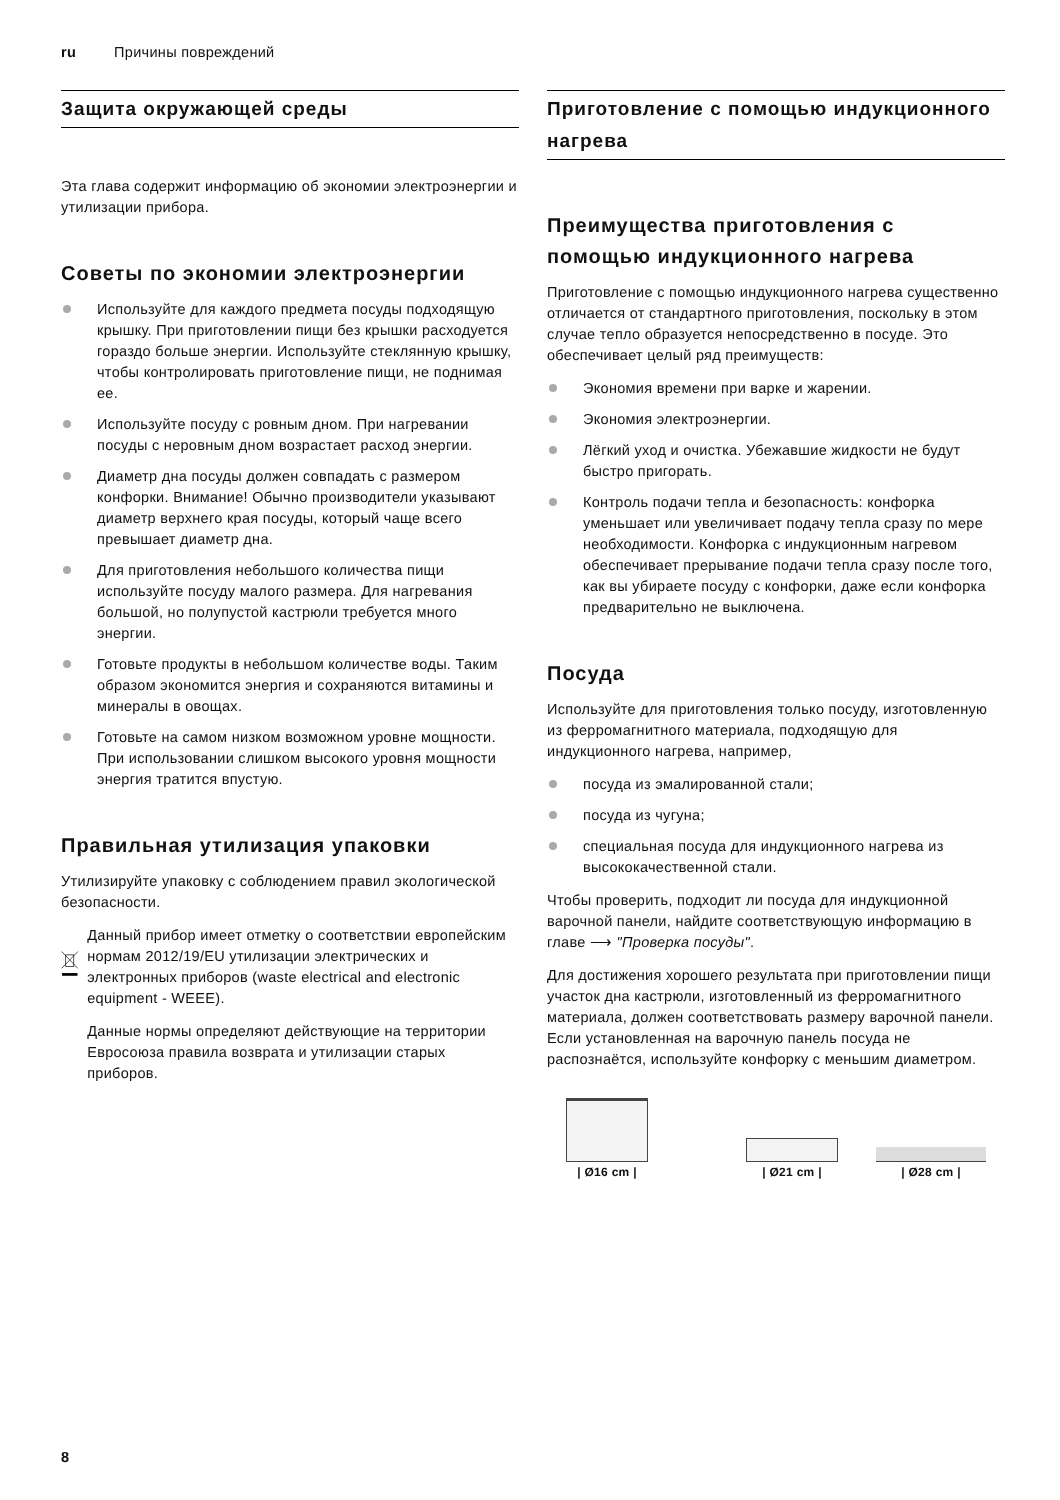ru Причины повреждений
Защита окружающей среды
Эта глава содержит информацию об экономии электроэнергии и утилизации прибора.
Советы по экономии электроэнергии
Используйте для каждого предмета посуды подходящую крышку. При приготовлении пищи без крышки расходуется гораздо больше энергии. Используйте стеклянную крышку, чтобы контролировать приготовление пищи, не поднимая ее.
Используйте посуду с ровным дном. При нагревании посуды с неровным дном возрастает расход энергии.
Диаметр дна посуды должен совпадать с размером конфорки. Внимание! Обычно производители указывают диаметр верхнего края посуды, который чаще всего превышает диаметр дна.
Для приготовления небольшого количества пищи используйте посуду малого размера. Для нагревания большой, но полупустой кастрюли требуется много энергии.
Готовьте продукты в небольшом количестве воды. Таким образом экономится энергия и сохраняются витамины и минералы в овощах.
Готовьте на самом низком возможном уровне мощности. При использовании слишком высокого уровня мощности энергия тратится впустую.
Правильная утилизация упаковки
Утилизируйте упаковку с соблюдением правил экологической безопасности.
Данный прибор имеет отметку о соответствии европейским нормам 2012/19/EU утилизации электрических и электронных приборов (waste electrical and electronic equipment - WEEE).
Данные нормы определяют действующие на территории Евросоюза правила возврата и утилизации старых приборов.
Приготовление с помощью индукционного нагрева
Преимущества приготовления с помощью индукционного нагрева
Приготовление с помощью индукционного нагрева существенно отличается от стандартного приготовления, поскольку в этом случае тепло образуется непосредственно в посуде. Это обеспечивает целый ряд преимуществ:
Экономия времени при варке и жарении.
Экономия электроэнергии.
Лёгкий уход и очистка. Убежавшие жидкости не будут быстро пригорать.
Контроль подачи тепла и безопасность: конфорка уменьшает или увеличивает подачу тепла сразу по мере необходимости. Конфорка с индукционным нагревом обеспечивает прерывание подачи тепла сразу после того, как вы убираете посуду с конфорки, даже если конфорка предварительно не выключена.
Посуда
Используйте для приготовления только посуду, изготовленную из ферромагнитного материала, подходящую для индукционного нагрева, например,
посуда из эмалированной стали;
посуда из чугуна;
специальная посуда для индукционного нагрева из высококачественной стали.
Чтобы проверить, подходит ли посуда для индукционной варочной панели, найдите соответствующую информацию в главе ⟶ "Проверка посуды".
Для достижения хорошего результата при приготовлении пищи участок дна кастрюли, изготовленный из ферромагнитного материала, должен соответствовать размеру варочной панели. Если установленная на варочную панель посуда не распознаётся, используйте конфорку с меньшим диаметром.
| Ø16 cm |
| Ø21 cm |
| Ø28 cm |
8